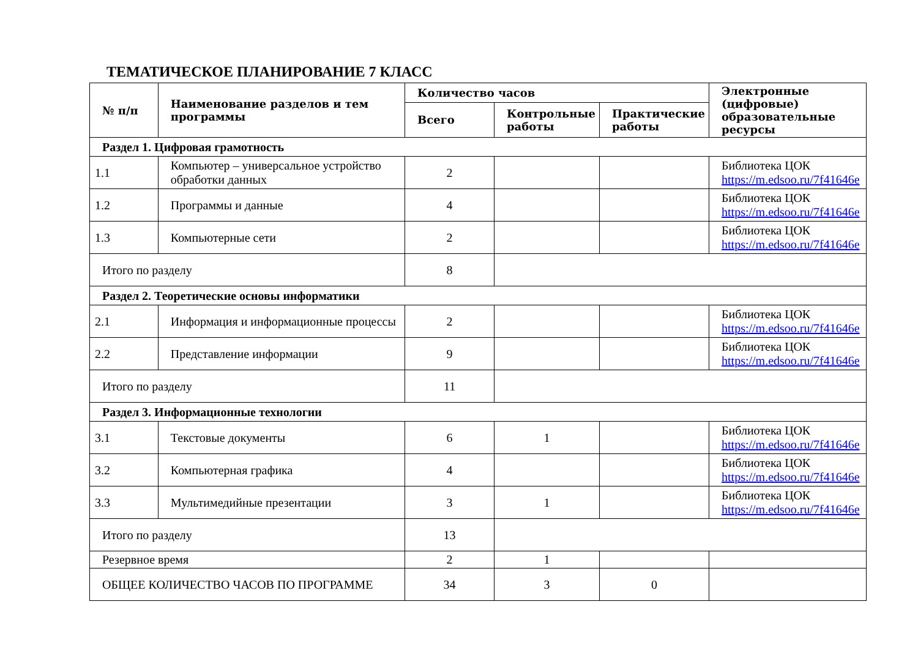ТЕМАТИЧЕСКОЕ ПЛАНИРОВАНИЕ 7 КЛАСС
| № п/п | Наименование разделов и тем программы | Количество часов | | | Электронные (цифровые) образовательные ресурсы |
| --- | --- | --- | --- | --- | --- |
| | | Всего | Контрольные работы | Практические работы | |
| Раздел 1. Цифровая грамотность | | | | | |
| 1.1 | Компьютер – универсальное устройство обработки данных | 2 | | | Библиотека ЦОК https://m.edsoo.ru/7f41646e |
| 1.2 | Программы и данные | 4 | | | Библиотека ЦОК https://m.edsoo.ru/7f41646e |
| 1.3 | Компьютерные сети | 2 | | | Библиотека ЦОК https://m.edsoo.ru/7f41646e |
| Итого по разделу | | 8 | | | |
| Раздел 2. Теоретические основы информатики | | | | | |
| 2.1 | Информация и информационные процессы | 2 | | | Библиотека ЦОК https://m.edsoo.ru/7f41646e |
| 2.2 | Представление информации | 9 | | | Библиотека ЦОК https://m.edsoo.ru/7f41646e |
| Итого по разделу | | 11 | | | |
| Раздел 3. Информационные технологии | | | | | |
| 3.1 | Текстовые документы | 6 | 1 | | Библиотека ЦОК https://m.edsoo.ru/7f41646e |
| 3.2 | Компьютерная графика | 4 | | | Библиотека ЦОК https://m.edsoo.ru/7f41646e |
| 3.3 | Мультимедийные презентации | 3 | 1 | | Библиотека ЦОК https://m.edsoo.ru/7f41646e |
| Итого по разделу | | 13 | | | |
| Резервное время | | 2 | 1 | | |
| ОБЩЕЕ КОЛИЧЕСТВО ЧАСОВ ПО ПРОГРАММЕ | | 34 | 3 | 0 | |